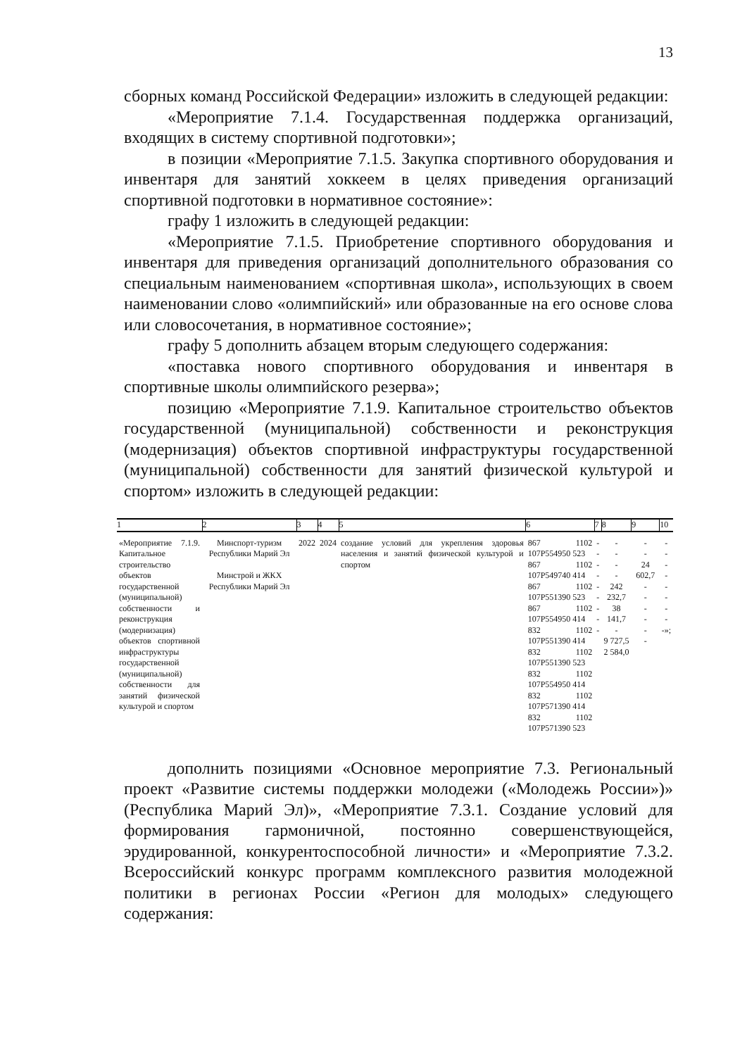13
сборных команд Российской Федерации» изложить в следующей редакции:
«Мероприятие 7.1.4. Государственная поддержка организаций, входящих в систему спортивной подготовки»;
в позиции «Мероприятие 7.1.5. Закупка спортивного оборудования и инвентаря для занятий хоккеем в целях приведения организаций спортивной подготовки в нормативное состояние»:
графу 1 изложить в следующей редакции:
«Мероприятие 7.1.5. Приобретение спортивного оборудования и инвентаря для приведения организаций дополнительного образования со специальным наименованием «спортивная школа», использующих в своем наименовании слово «олимпийский» или образованные на его основе слова или словосочетания, в нормативное состояние»;
графу 5 дополнить абзацем вторым следующего содержания:
«поставка нового спортивного оборудования и инвентаря в спортивные школы олимпийского резерва»;
позицию «Мероприятие 7.1.9. Капитальное строительство объектов государственной (муниципальной) собственности и реконструкция (модернизация) объектов спортивной инфраструктуры государственной (муниципальной) собственности для занятий физической культурой и спортом» изложить в следующей редакции:
| 1 | 2 | 3 | 4 | 5 | 6 | 7 | 8 | 9 | 10 |
| --- | --- | --- | --- | --- | --- | --- | --- | --- | --- |
| «Мероприятие 7.1.9. Капитальное строительство объектов государственной (муниципальной) собственности и реконструкция (модернизация) объектов спортивной инфраструктуры государственной (муниципальной) собственности для занятий физической культурой и спортом | Минспорт-туризм Республики Марий Эл Минстрой и ЖКХ Республики Марий Эл | 2022 | 2024 | создание условий для укрепления здоровья населения и занятий физической культурой и спортом | 867 1102 107P554950 523 867 1102 107P549740 414 867 1102 107P551390 523 867 1102 107P554950 414 832 1102 107P551390 414 832 1102 107P551390 523 832 1102 107P554950 414 832 1102 107P571390 414 832 1102 107P571390 523 | - - - - - - - - - | - - - - 242 232,7 38 141,7 - 9 727,5 2 584,0 | - - 24 602,7 - - - - - - | - - - - - - - - -»; |
дополнить позициями «Основное мероприятие 7.3. Региональный проект «Развитие системы поддержки молодежи («Молодежь России»)» (Республика Марий Эл)», «Мероприятие 7.3.1. Создание условий для формирования гармоничной, постоянно совершенствующейся, эрудированной, конкурентоспособной личности» и «Мероприятие 7.3.2. Всероссийский конкурс программ комплексного развития молодежной политики в регионах России «Регион для молодых» следующего содержания: